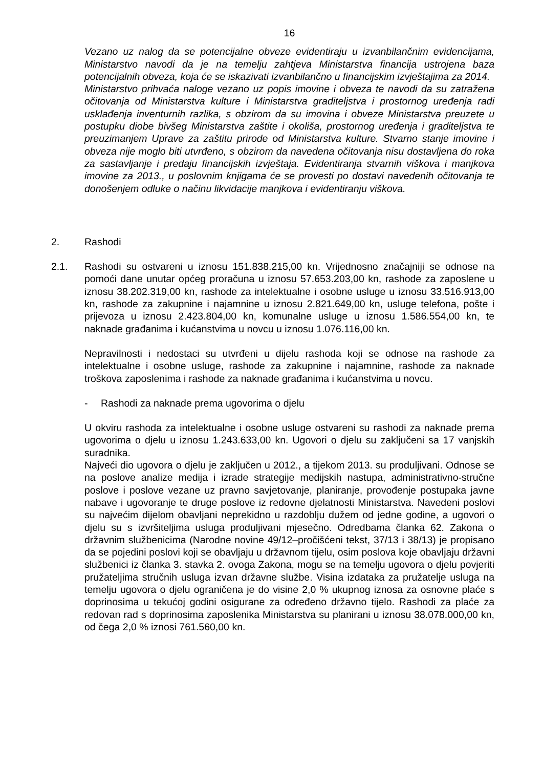16
Vezano uz nalog da se potencijalne obveze evidentiraju u izvanbilančnim evidencijama, Ministarstvo navodi da je na temelju zahtjeva Ministarstva financija ustrojena baza potencijalnih obveza, koja će se iskazivati izvanbilančno u financijskim izvještajima za 2014.
Ministarstvo prihvaća naloge vezano uz popis imovine i obveza te navodi da su zatražena očitovanja od Ministarstva kulture i Ministarstva graditeljstva i prostornog uređenja radi usklađenja inventurnih razlika, s obzirom da su imovina i obveze Ministarstva preuzete u postupku diobe bivšeg Ministarstva zaštite i okoliša, prostornog uređenja i graditeljstva te preuzimanjem Uprave za zaštitu prirode od Ministarstva kulture. Stvarno stanje imovine i obveza nije moglo biti utvrđeno, s obzirom da navedena očitovanja nisu dostavljena do roka za sastavljanje i predaju financijskih izvještaja. Evidentiranja stvarnih viškova i manjkova imovine za 2013., u poslovnim knjigama će se provesti po dostavi navedenih očitovanja te donošenjem odluke o načinu likvidacije manjkova i evidentiranju viškova.
2. Rashodi
2.1. Rashodi su ostvareni u iznosu 151.838.215,00 kn. Vrijednosno značajniji se odnose na pomoći dane unutar općeg proračuna u iznosu 57.653.203,00 kn, rashode za zaposlene u iznosu 38.202.319,00 kn, rashode za intelektualne i osobne usluge u iznosu 33.516.913,00 kn, rashode za zakupnine i najamnine u iznosu 2.821.649,00 kn, usluge telefona, pošte i prijevoza u iznosu 2.423.804,00 kn, komunalne usluge u iznosu 1.586.554,00 kn, te naknade građanima i kućanstvima u novcu u iznosu 1.076.116,00 kn.
Nepravilnosti i nedostaci su utvrđeni u dijelu rashoda koji se odnose na rashode za intelektualne i osobne usluge, rashode za zakupnine i najamnine, rashode za naknade troškova zaposlenima i rashode za naknade građanima i kućanstvima u novcu.
- Rashodi za naknade prema ugovorima o djelu
U okviru rashoda za intelektualne i osobne usluge ostvareni su rashodi za naknade prema ugovorima o djelu u iznosu 1.243.633,00 kn. Ugovori o djelu su zaključeni sa 17 vanjskih suradnika.
Najveći dio ugovora o djelu je zaključen u 2012., a tijekom 2013. su produljivani. Odnose se na poslove analize medija i izrade strategije medijskih nastupa, administrativno-stručne poslove i poslove vezane uz pravno savjetovanje, planiranje, provođenje postupaka javne nabave i ugovoranje te druge poslove iz redovne djelatnosti Ministarstva. Navedeni poslovi su najvećim dijelom obavljani neprekidno u razdoblju dužem od jedne godine, a ugovori o djelu su s izvršiteljima usluga produljivani mjesečno. Odredbama članka 62. Zakona o državnim službenicima (Narodne novine 49/12–pročišćeni tekst, 37/13 i 38/13) je propisano da se pojedini poslovi koji se obavljaju u državnom tijelu, osim poslova koje obavljaju državni službenici iz članka 3. stavka 2. ovoga Zakona, mogu se na temelju ugovora o djelu povjeriti pružateljima stručnih usluga izvan državne službe. Visina izdataka za pružatelje usluga na temelju ugovora o djelu ograničena je do visine 2,0 % ukupnog iznosa za osnovne plaće s doprinosima u tekućoj godini osigurane za određeno državno tijelo. Rashodi za plaće za redovan rad s doprinosima zaposlenika Ministarstva su planirani u iznosu 38.078.000,00 kn, od čega 2,0 % iznosi 761.560,00 kn.